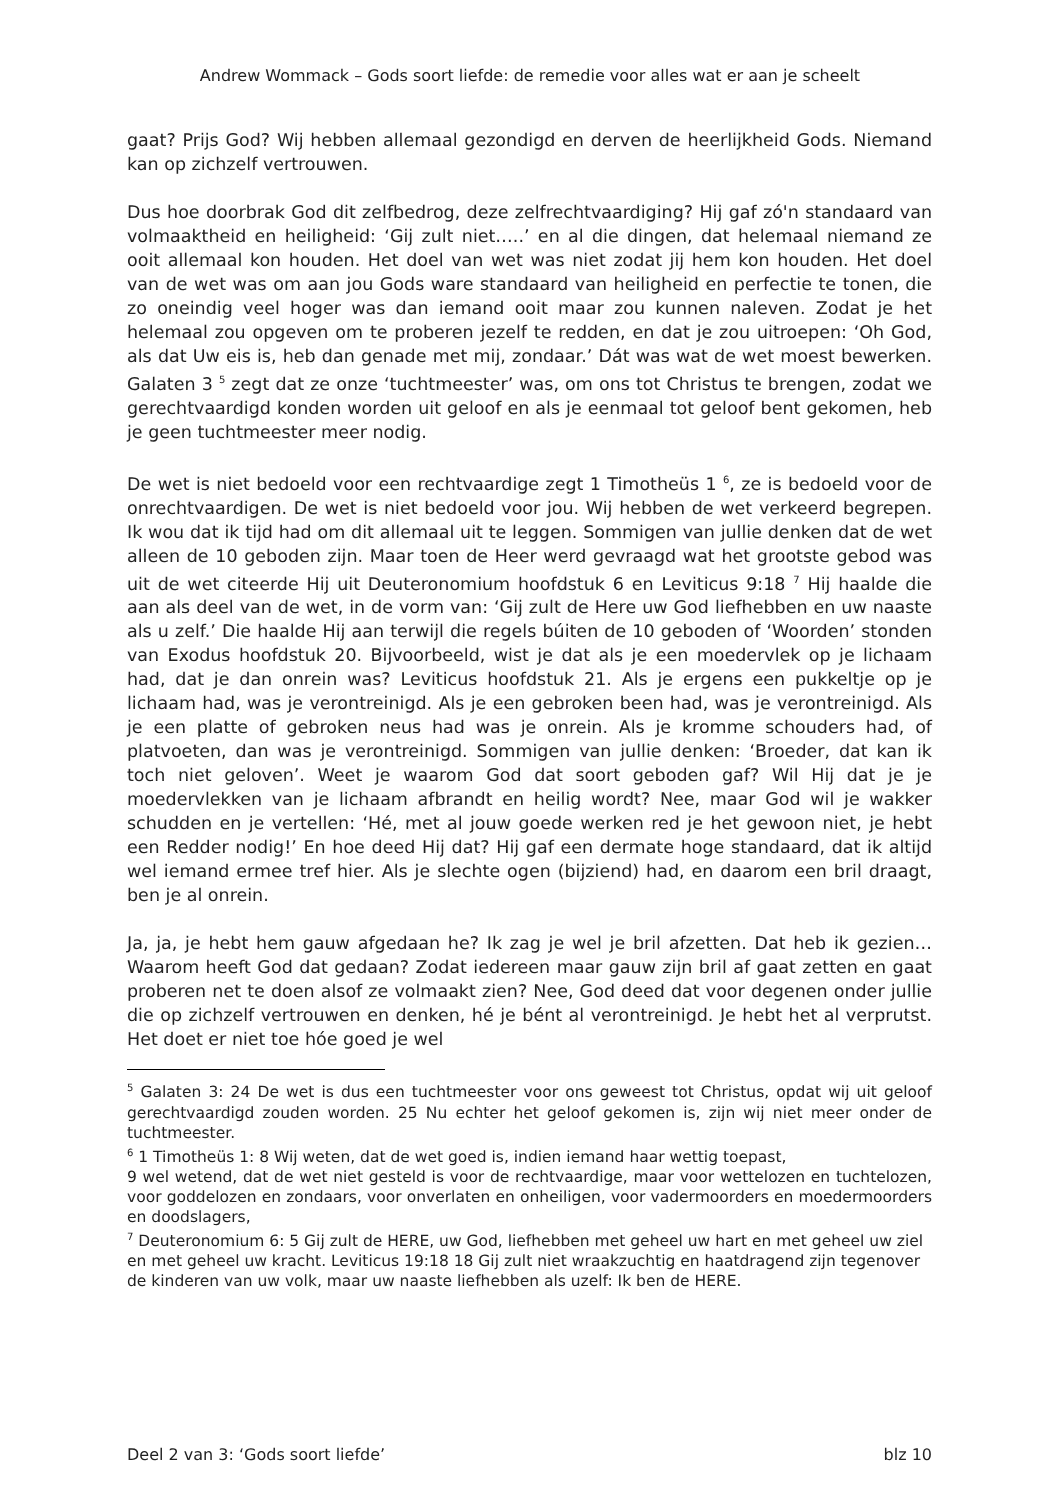Andrew Wommack – Gods soort liefde: de remedie voor alles wat er aan je scheelt
gaat? Prijs God? Wij hebben allemaal gezondigd en derven de heerlijkheid Gods. Niemand kan op zichzelf vertrouwen.
Dus hoe doorbrak God dit zelfbedrog, deze zelfrechtvaardiging? Hij gaf zó'n standaard van volmaaktheid en heiligheid: ‘Gij zult niet…..’ en al die dingen, dat helemaal niemand ze ooit allemaal kon houden. Het doel van wet was niet zodat jij hem kon houden. Het doel van de wet was om aan jou Gods ware standaard van heiligheid en perfectie te tonen, die zo oneindig veel hoger was dan iemand ooit maar zou kunnen naleven. Zodat je het helemaal zou opgeven om te proberen jezelf te redden, en dat je zou uitroepen: ‘Oh God, als dat Uw eis is, heb dan genade met mij, zondaar.’ Dát was wat de wet moest bewerken. Galaten 3 <sup>5</sup> zegt dat ze onze ‘tuchtmeester’ was, om ons tot Christus te brengen, zodat we gerechtvaardigd konden worden uit geloof en als je eenmaal tot geloof bent gekomen, heb je geen tuchtmeester meer nodig.
De wet is niet bedoeld voor een rechtvaardige zegt 1 Timotheüs 1 <sup>6</sup>, ze is bedoeld voor de onrechtvaardigen. De wet is niet bedoeld voor jou. Wij hebben de wet verkeerd begrepen. Ik wou dat ik tijd had om dit allemaal uit te leggen. Sommigen van jullie denken dat de wet alleen de 10 geboden zijn. Maar toen de Heer werd gevraagd wat het grootste gebod was uit de wet citeerde Hij uit Deuteronomium hoofdstuk 6 en Leviticus 9:18 <sup>7</sup> Hij haalde die aan als deel van de wet, in de vorm van: ‘Gij zult de Here uw God liefhebben en uw naaste als u zelf.’ Die haalde Hij aan terwijl die regels búiten de 10 geboden of ‘Woorden’ stonden van Exodus hoofdstuk 20. Bijvoorbeeld, wist je dat als je een moedervlek op je lichaam had, dat je dan onrein was? Leviticus hoofdstuk 21. Als je ergens een pukkeltje op je lichaam had, was je verontreinigd. Als je een gebroken been had, was je verontreinigd. Als je een platte of gebroken neus had was je onrein. Als je kromme schouders had, of platvoeten, dan was je verontreinigd. Sommigen van jullie denken: ‘Broeder, dat kan ik toch niet geloven’. Weet je waarom God dat soort geboden gaf? Wil Hij dat je je moedervlekken van je lichaam afbrandt en heilig wordt? Nee, maar God wil je wakker schudden en je vertellen: ‘Hé, met al jouw goede werken red je het gewoon niet, je hebt een Redder nodig!’ En hoe deed Hij dat? Hij gaf een dermate hoge standaard, dat ik altijd wel iemand ermee tref hier. Als je slechte ogen (bijziend) had, en daarom een bril draagt, ben je al onrein.
Ja, ja, je hebt hem gauw afgedaan he? Ik zag je wel je bril afzetten. Dat heb ik gezien… Waarom heeft God dat gedaan? Zodat iedereen maar gauw zijn bril af gaat zetten en gaat proberen net te doen alsof ze volmaakt zien? Nee, God deed dat voor degenen onder jullie die op zichzelf vertrouwen en denken, hé je bént al verontreinigd. Je hebt het al verprutst. Het doet er niet toe hóe goed je wel
<sup>5</sup> Galaten 3: 24 De wet is dus een tuchtmeester voor ons geweest tot Christus, opdat wij uit geloof gerechtvaardigd zouden worden. 25 Nu echter het geloof gekomen is, zijn wij niet meer onder de tuchtmeester.
<sup>6</sup> 1 Timotheüs 1: 8 Wij weten, dat de wet goed is, indien iemand haar wettig toepast,
9 wel wetend, dat de wet niet gesteld is voor de rechtvaardige, maar voor wettelozen en tuchtelozen, voor goddelozen en zondaars, voor onverlaten en onheiligen, voor vadermoorders en moedermoorders en doodslagers,
<sup>7</sup> Deuteronomium 6: 5 Gij zult de HERE, uw God, liefhebben met geheel uw hart en met geheel uw ziel en met geheel uw kracht. Leviticus 19:18 18 Gij zult niet wraakzuchtig en haatdragend zijn tegenover de kinderen van uw volk, maar uw naaste liefhebben als uzelf: Ik ben de HERE.
Deel 2 van 3: ‘Gods soort liefde’ blz 10